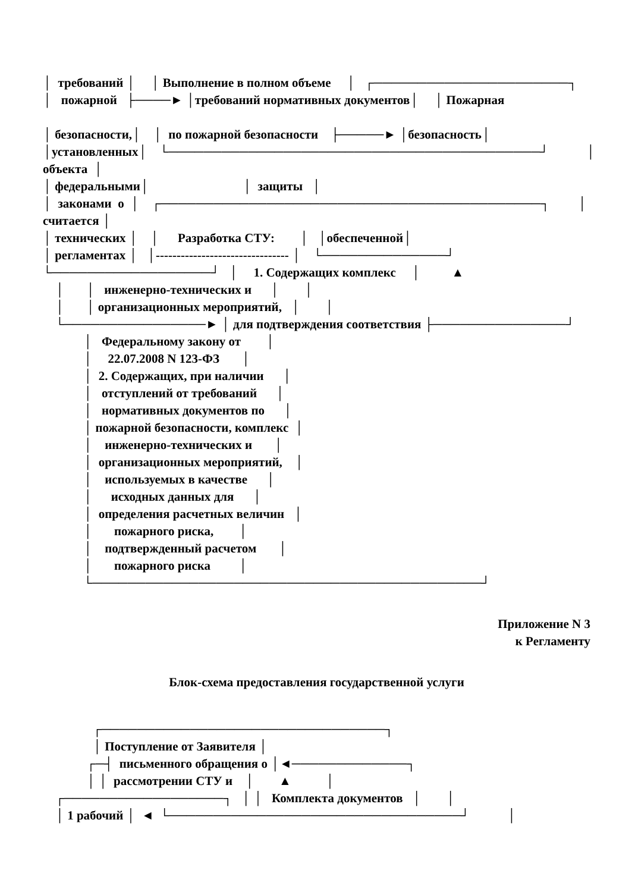│ требований │ │ Выполнение в полном объеме │ ┌──────────────────────┐
│ пожарной ├────► │требований нормативных документов│ │ Пожарная
│ безопасности,│ │ по пожарной безопасности ├─────► │безопасность│
│установленных│ └──────────────────────────────────────────┘ │
объекта │
│ федеральными│ │ защиты │
│ законами о │ ┌───────────────────────────────────────────┐ │
считается │
│ технических │ │ Разработка СТУ: │ │обеспеченной│
│ регламентах │ │-------------------------------- │ └──────────────┘
└──────────────────┘ │ 1. Содержащих комплекс │ ▲
│ │ инженерно-технических и │ │
│ │ организационных мероприятий, │ │
└────────────────► │ для подтверждения соответствия ├───────────────┘
│ Федеральному закону от │
│ 22.07.2008 N 123-ФЗ │
│ 2. Содержащих, при наличии │
│ отступлений от требований │
│ нормативных документов по │
│ пожарной безопасности, комплекс │
│ инженерно-технических и │
│ организационных мероприятий, │
│ используемых в качестве │
│ исходных данных для │
│ определения расчетных величин │
│ пожарного риска, │
│ подтвержденный расчетом │
│ пожарного риска │
└────────────────────────────────────────────┘
Приложение N 3
к Регламенту
Блок-схема предоставления государственной услуги
┌────────────────────────────────┐
│ Поступление от Заявителя │
┌─┤ письменного обращения о │◄─────────────┐
│ │ рассмотрении СТУ и │ ▲ │
┌──────────────────┐ │ │ Комплекта документов │ │
│ 1 рабочий │ ◄ └─────────────────────────────────┘ │